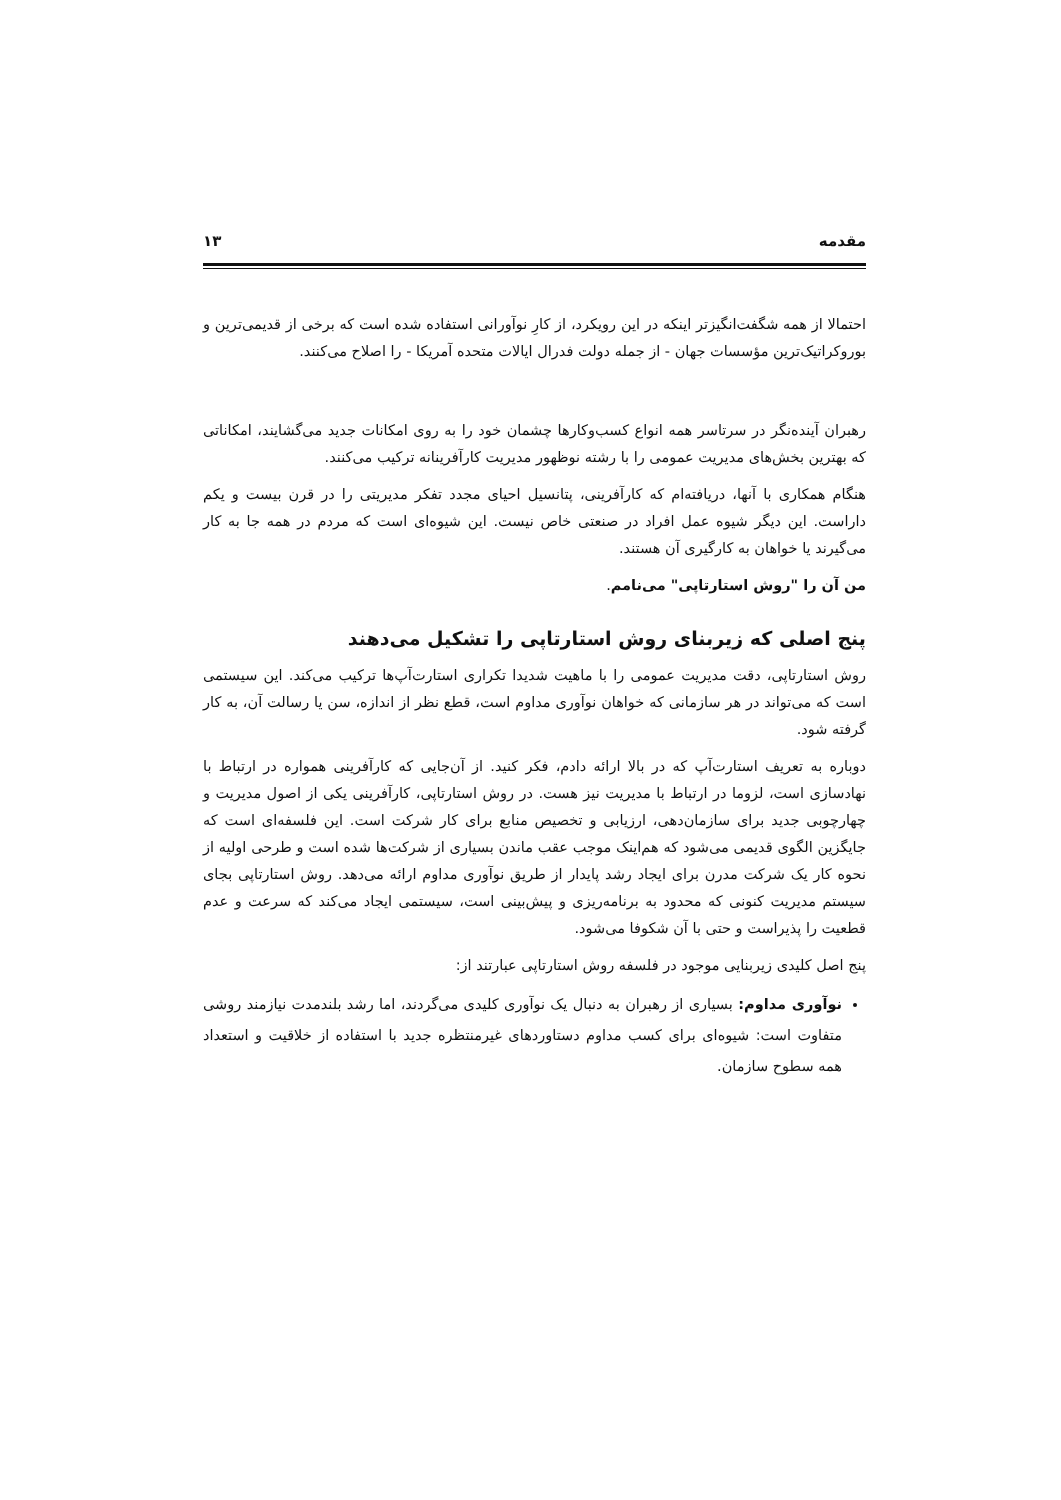مقدمه ۱۳
احتمالا از همه شگفت‌انگیزتر اینکه در این رویکرد، از کارِ نوآورانی استفاده شده است که برخی از قدیمی‌ترین و بوروکراتیک‌ترین مؤسسات جهان - از جمله دولت فدرال ایالات متحده آمریکا - را اصلاح می‌کنند.
رهبران آینده‌نگر در سرتاسر همه انواع کسب‌وکارها چشمان خود را به روی امکانات جدید می‌گشایند، امکاناتی که بهترین بخش‌های مدیریت عمومی را با رشته نوظهور مدیریت کارآفرینانه ترکیب می‌کنند.
هنگام همکاری با آنها، دریافته‌ام که کارآفرینی، پتانسیل احیای مجدد تفکر مدیریتی را در قرن بیست و یکم داراست. این دیگر شیوه عمل افراد در صنعتی خاص نیست. این شیوه‌ای است که مردم در همه جا به کار می‌گیرند یا خواهان به کارگیری آن هستند.
من آن را "روش استارتاپی" می‌نامم.
پنج اصلی که زیربنای روش استارتاپی را تشکیل می‌دهند
روش استارتاپی، دقت مدیریت عمومی را با ماهیت شدیدا تکراری استارت‌آپ‌ها ترکیب می‌کند. این سیستمی است که می‌تواند در هر سازمانی که خواهان نوآوری مداوم است، قطع نظر از اندازه، سن یا رسالت آن، به کار گرفته شود.
دوباره به تعریف استارت‌آپ که در بالا ارائه دادم، فکر کنید. از آن‌جایی که کارآفرینی همواره در ارتباط با نهادسازی است، لزوما در ارتباط با مدیریت نیز هست. در روش استارتاپی، کارآفرینی یکی از اصول مدیریت و چهارچوبی جدید برای سازمان‌دهی، ارزیابی و تخصیص منابع برای کار شرکت است. این فلسفه‌ای است که جایگزین الگوی قدیمی می‌شود که هم‌اینک موجب عقب ماندن بسیاری از شرکت‌ها شده است و طرحی اولیه از نحوه کار یک شرکت مدرن برای ایجاد رشد پایدار از طریق نوآوری مداوم ارائه می‌دهد. روش استارتاپی بجای سیستم مدیریت کنونی که محدود به برنامه‌ریزی و پیش‌بینی است، سیستمی ایجاد می‌کند که سرعت و عدم قطعیت را پذیراست و حتی با آن شکوفا می‌شود.
پنج اصل کلیدی زیربنایی موجود در فلسفه روش استارتاپی عبارتند از:
نوآوری مداوم: بسیاری از رهبران به دنبال یک نوآوری کلیدی می‌گردند، اما رشد بلندمدت نیازمند روشی متفاوت است: شیوه‌ای برای کسب مداوم دستاوردهای غیرمنتظره جدید با استفاده از خلاقیت و استعداد همه سطوح سازمان.